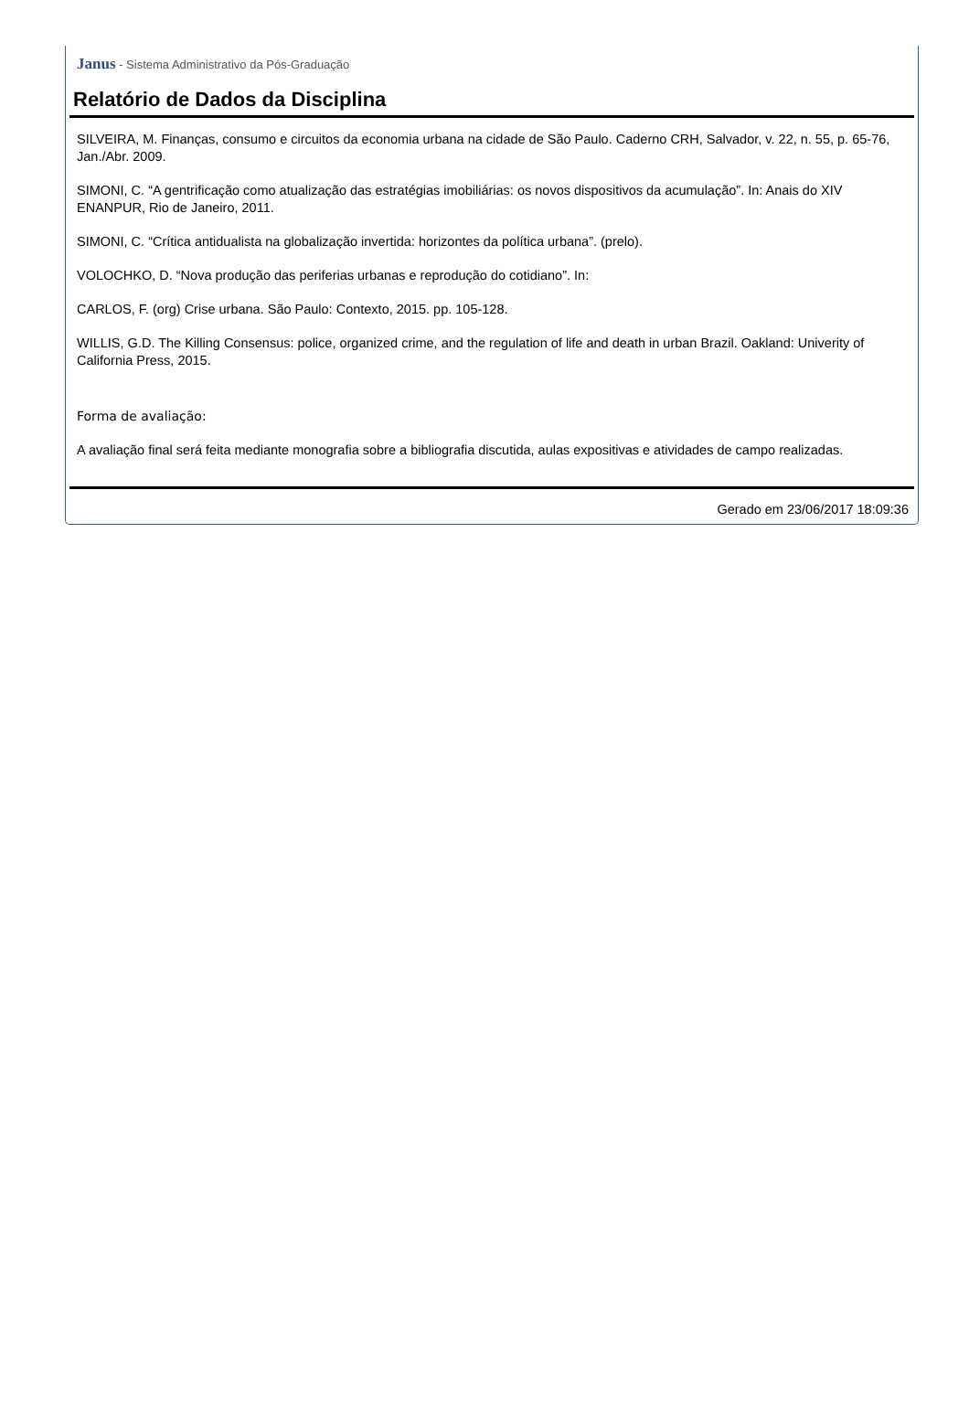Janus - Sistema Administrativo da Pós-Graduação
Relatório de Dados da Disciplina
SILVEIRA, M. Finanças, consumo e circuitos da economia urbana na cidade de São Paulo. Caderno CRH, Salvador, v. 22, n. 55, p. 65-76, Jan./Abr. 2009.
SIMONI, C. “A gentrificação como atualização das estratégias imobiliárias: os novos dispositivos da acumulação”. In: Anais do XIV ENANPUR, Rio de Janeiro, 2011.
SIMONI, C. “Crítica antidualista na globalização invertida: horizontes da política urbana”. (prelo).
VOLOCHKO, D. “Nova produção das periferias urbanas e reprodução do cotidiano”. In:
CARLOS, F. (org) Crise urbana. São Paulo: Contexto, 2015. pp. 105-128.
WILLIS, G.D. The Killing Consensus: police, organized crime, and the regulation of life and death in urban Brazil. Oakland: Univerity of California Press, 2015.
Forma de avaliação:
A avaliação final será feita mediante monografia sobre a bibliografia discutida, aulas expositivas e atividades de campo realizadas.
Gerado em 23/06/2017 18:09:36